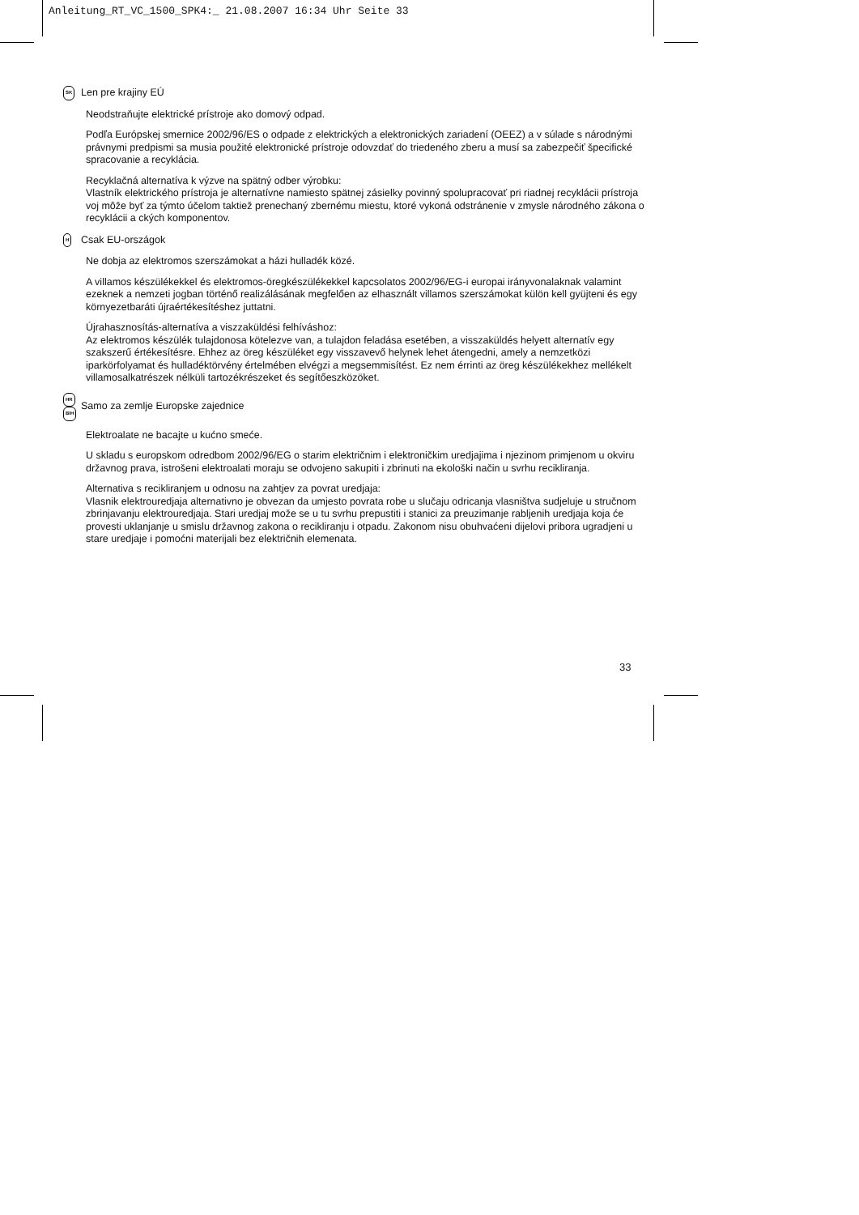Anleitung_RT_VC_1500_SPK4:_ 21.08.2007 16:34 Uhr Seite 33
SK
Len pre krajiny EÚ
Neodstraňujte elektrické prístroje ako domový odpad.
Podľa Európskej smernice 2002/96/ES o odpade z elektrických a elektronických zariadení (OEEZ) a v súlade s národnými právnymi predpismi sa musia použité elektronické prístroje odovzdať do triedeného zberu a musí sa zabezpečiť špecifické spracovanie a recyklácia.
Recyklačná alternatíva k výzve na spätný odber výrobku:
Vlastník elektrického prístroja je alternatívne namiesto spätnej zásielky povinný spolupracovať pri riadnej recyklácii prístroja voj môže byť za týmto účelom taktiež prenechaný zbernému miestu, ktoré vykoná odstránenie v zmysle národného zákona o recyklácii a ckých komponentov.
H
Csak EU-országok
Ne dobja az elektromos szerszámokat a házi hulladék közé.
A villamos készülékekkel és elektromos-öregkészülékekkel kapcsolatos 2002/96/EG-i europai irányvonalaknak valamint ezeknek a nemzeti jogban történő realizálásának megfelően az elhasznált villamos szerszámokat külön kell gyüjteni és egy környezetbaráti újraértékesítéshez juttatni.
Újrahasznosítás-alternatíva a viszzaküldési felhíváshoz:
Az elektromos készülék tulajdonosa kötelezve van, a tulajdon feladása esetében, a visszaküldés helyett alternatív egy szakszerű értékesítésre. Ehhez az öreg készüléket egy visszavevő helynek lehet átengedni, amely a nemzetközi iparkörfolyamat és hulladéktörvény értelmében elvégzi a megsemmisítést. Ez nem érrinti az öreg készülékekhez mellékelt villamosalkatrészek nélküli tartozékrészeket és segítőeszközöket.
HR
BIH
Samo za zemlje Europske zajednice
Elektroalate ne bacajte u kućno smeće.
U skladu s europskom odredbom 2002/96/EG o starim električnim i elektroničkim uredjajima i njezinom primjenom u okviru državnog prava, istrošeni elektroalati moraju se odvojeno sakupiti i zbrinuti na ekološki način u svrhu recikliranja.
Alternativa s recikliranjem u odnosu na zahtjev za povrat uredjaja:
Vlasnik elektrouredjaja alternativno je obvezan da umjesto povrata robe u slučaju odricanja vlasništva sudjeluje u stručnom zbrinjavanju elektrouredjaja. Stari uredjaj može se u tu svrhu prepustiti i stanici za preuzimanje rabljenih uredjaja koja će provesti uklanjanje u smislu državnog zakona o recikliranju i otpadu. Zakonom nisu obuhvaćeni dijelovi pribora ugradjeni u stare uredjaje i pomoćni materijali bez električnih elemenata.
33